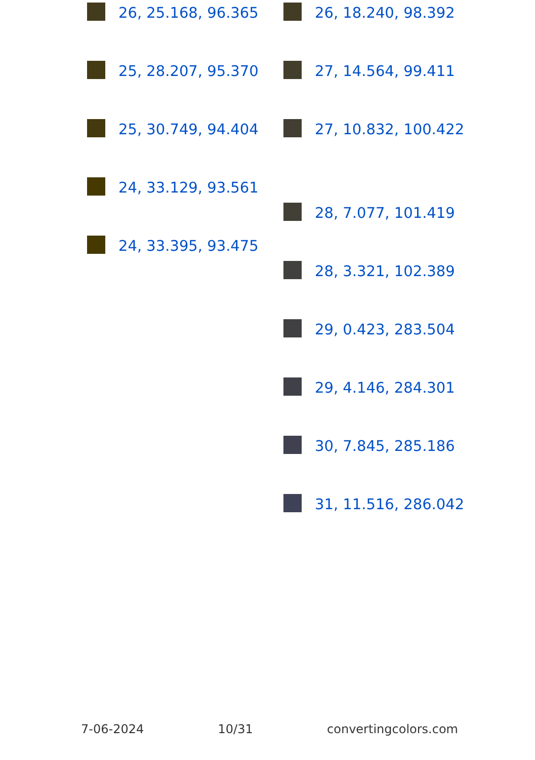26, 25.168, 96.365
25, 28.207, 95.370
25, 30.749, 94.404
24, 33.129, 93.561
24, 33.395, 93.475
26, 18.240, 98.392
27, 14.564, 99.411
27, 10.832, 100.422
28, 7.077, 101.419
28, 3.321, 102.389
29, 0.423, 283.504
29, 4.146, 284.301
30, 7.845, 285.186
31, 11.516, 286.042
7-06-2024 10/31 convertingcolors.com